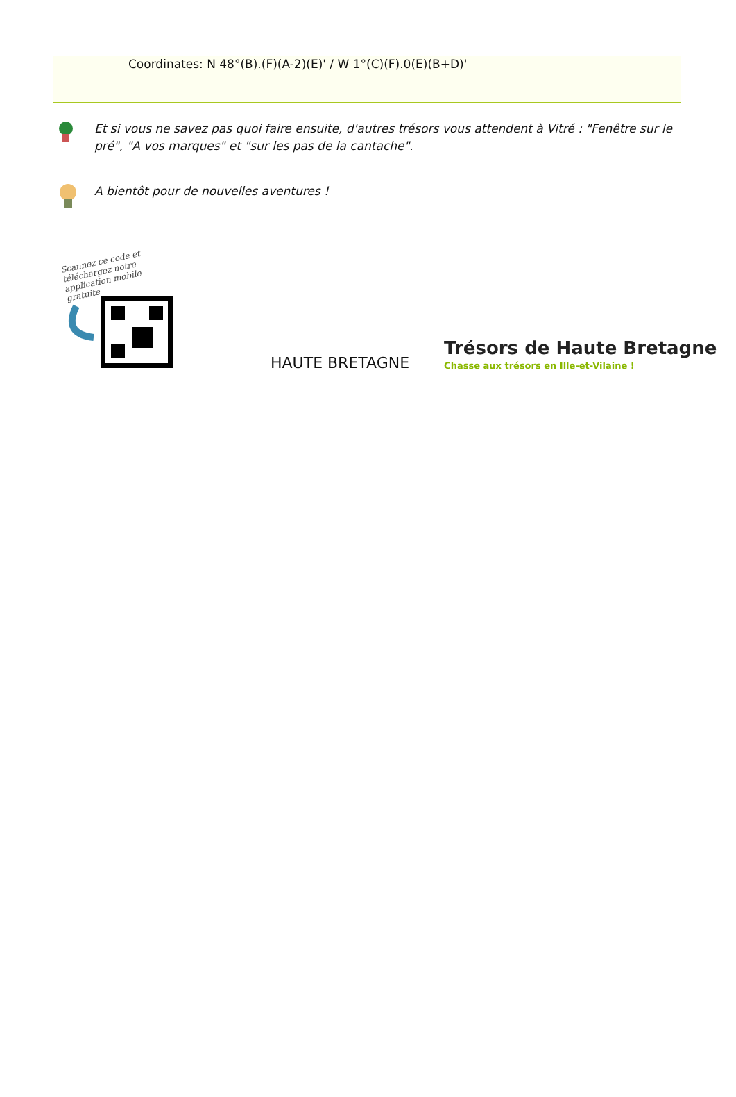Coordinates: N 48°(B).(F)(A-2)(E)' / W 1°(C)(F).0(E)(B+D)'
Et si vous ne savez pas quoi faire ensuite, d'autres trésors vous attendent à Vitré : "Fenêtre sur le pré", "A vos marques" et "sur les pas de la cantache".
A bientôt pour de nouvelles aventures !
Scannez ce code et téléchargez notre application mobile gratuite
HAUTE BRETAGNE
Trésors de Haute Bretagne
Chasse aux trésors en Ille-et-Vilaine !